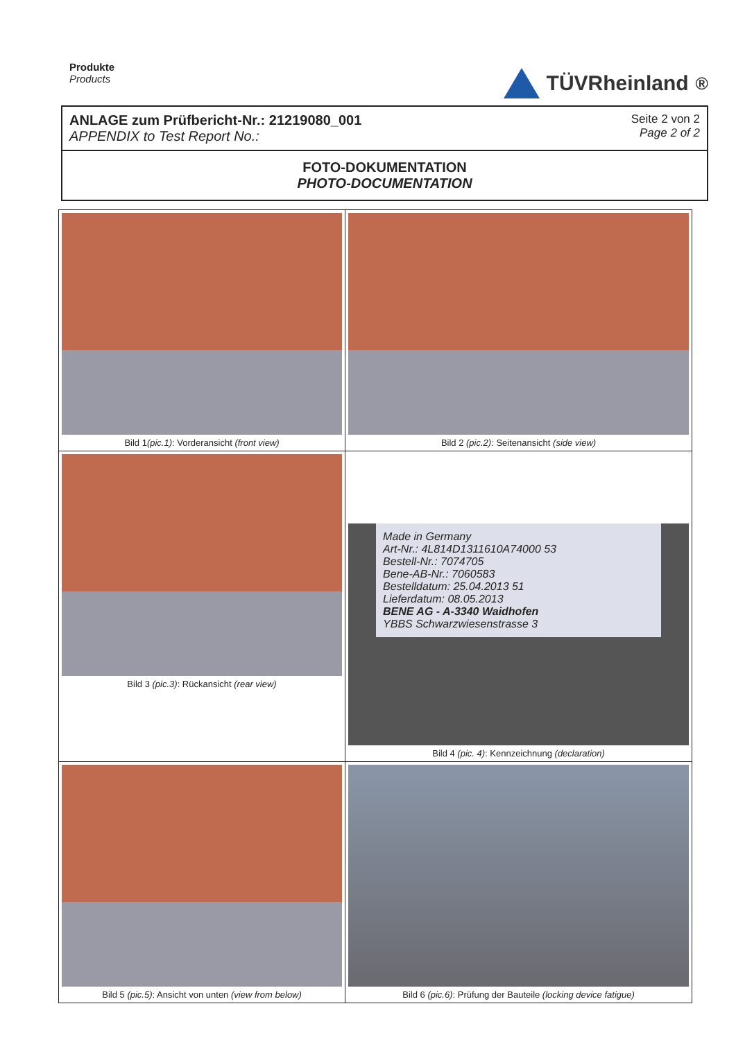Produkte
Products
TÜVRheinland<sup>®</sup>
ANLAGE zum Prüfbericht-Nr.: 21219080_001
APPENDIX to Test Report No.:
Seite 2 von 2
Page 2 of 2
FOTO-DOKUMENTATION
PHOTO-DOCUMENTATION
| Bild 1 (pic.1) : Vorderansicht (front view) | Bild 2 (pic.2) : Seitenansicht (side view) |
| Bild 3 (pic.3) : Rückansicht (rear view) | Made in Germany Art-Nr.: 4L814D1311610A74000 53 Bestell-Nr.: 7074705 Bene-AB-Nr.: 7060583 Bestelldatum: 25.04.2013 51 Lieferdatum: 08.05.2013 BENE AG - A-3340 Waidhofen YBBS Schwarzwiesenstrasse 3 Bild 4 (pic. 4) : Kennzeichnung (declaration) |
| Bild 5 (pic.5) : Ansicht von unten (view from below) | Bild 6 (pic.6) : Prüfung der Bauteile (locking device fatigue) |